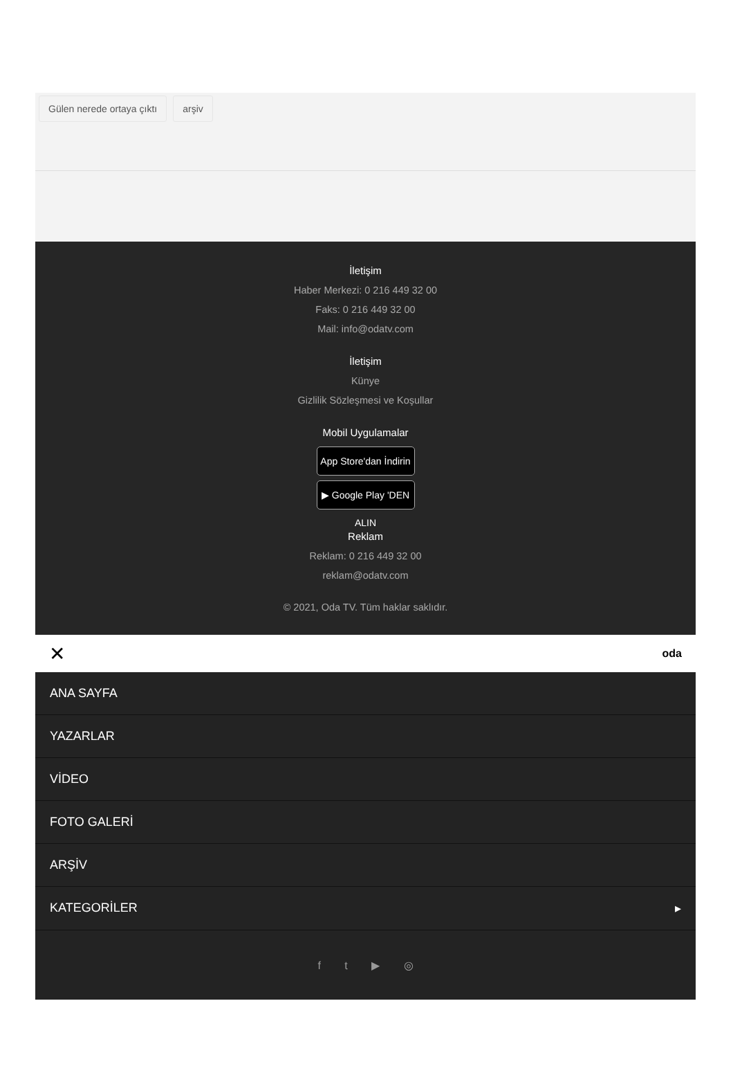Gülen nerede ortaya çıktı arşiv
İletişim
Haber Merkezi: 0 216 449 32 00
Faks: 0 216 449 32 00
Mail: info@odatv.com
İletişim
Künye
Gizlilik Sözleşmesi ve Koşullar
Mobil Uygulamalar
App Store'dan İndirin
▶ Google Play 'DEN ALIN
Reklam
Reklam: 0 216 449 32 00
reklam@odatv.com
© 2021, Oda TV. Tüm haklar saklıdır.
✕ oda
ANA SAYFA
YAZARLAR
VİDEO
FOTO GALERİ
ARŞİV
KATEGORİLER ▸
f t ▶ ◎